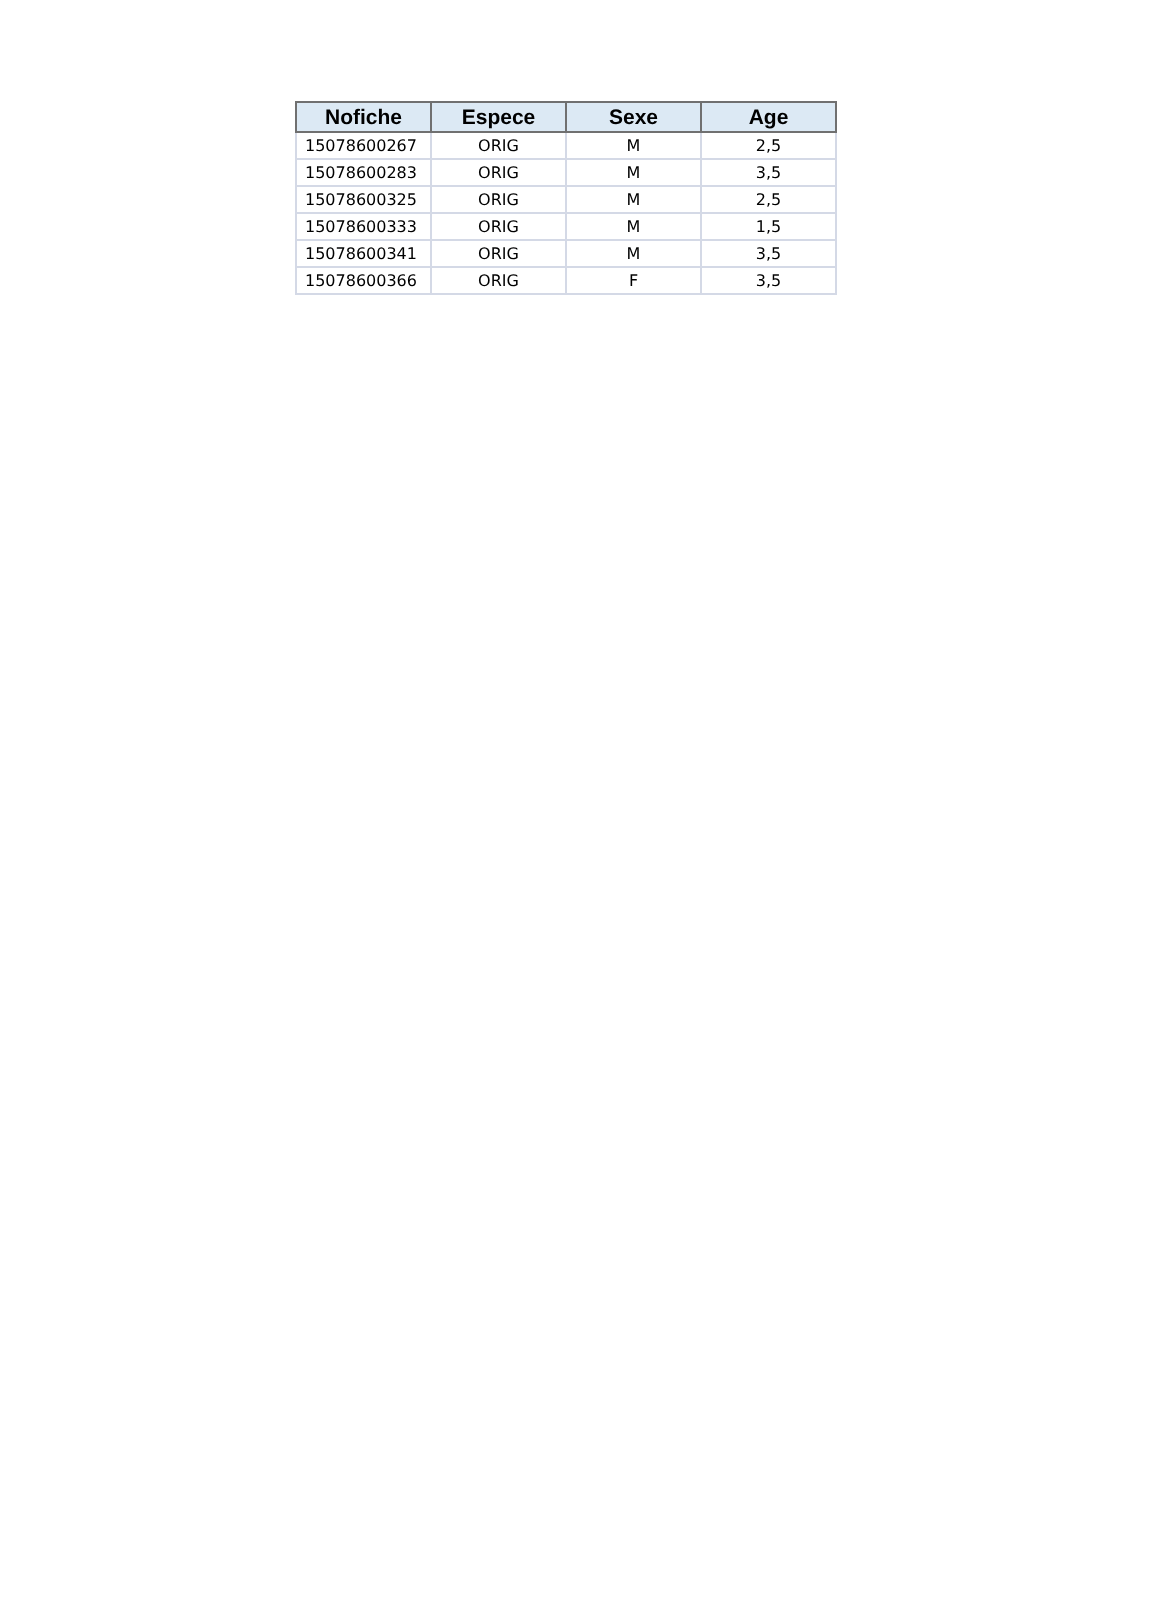| Nofiche | Espece | Sexe | Age |
| --- | --- | --- | --- |
| 15078600267 | ORIG | M | 2,5 |
| 15078600283 | ORIG | M | 3,5 |
| 15078600325 | ORIG | M | 2,5 |
| 15078600333 | ORIG | M | 1,5 |
| 15078600341 | ORIG | M | 3,5 |
| 15078600366 | ORIG | F | 3,5 |